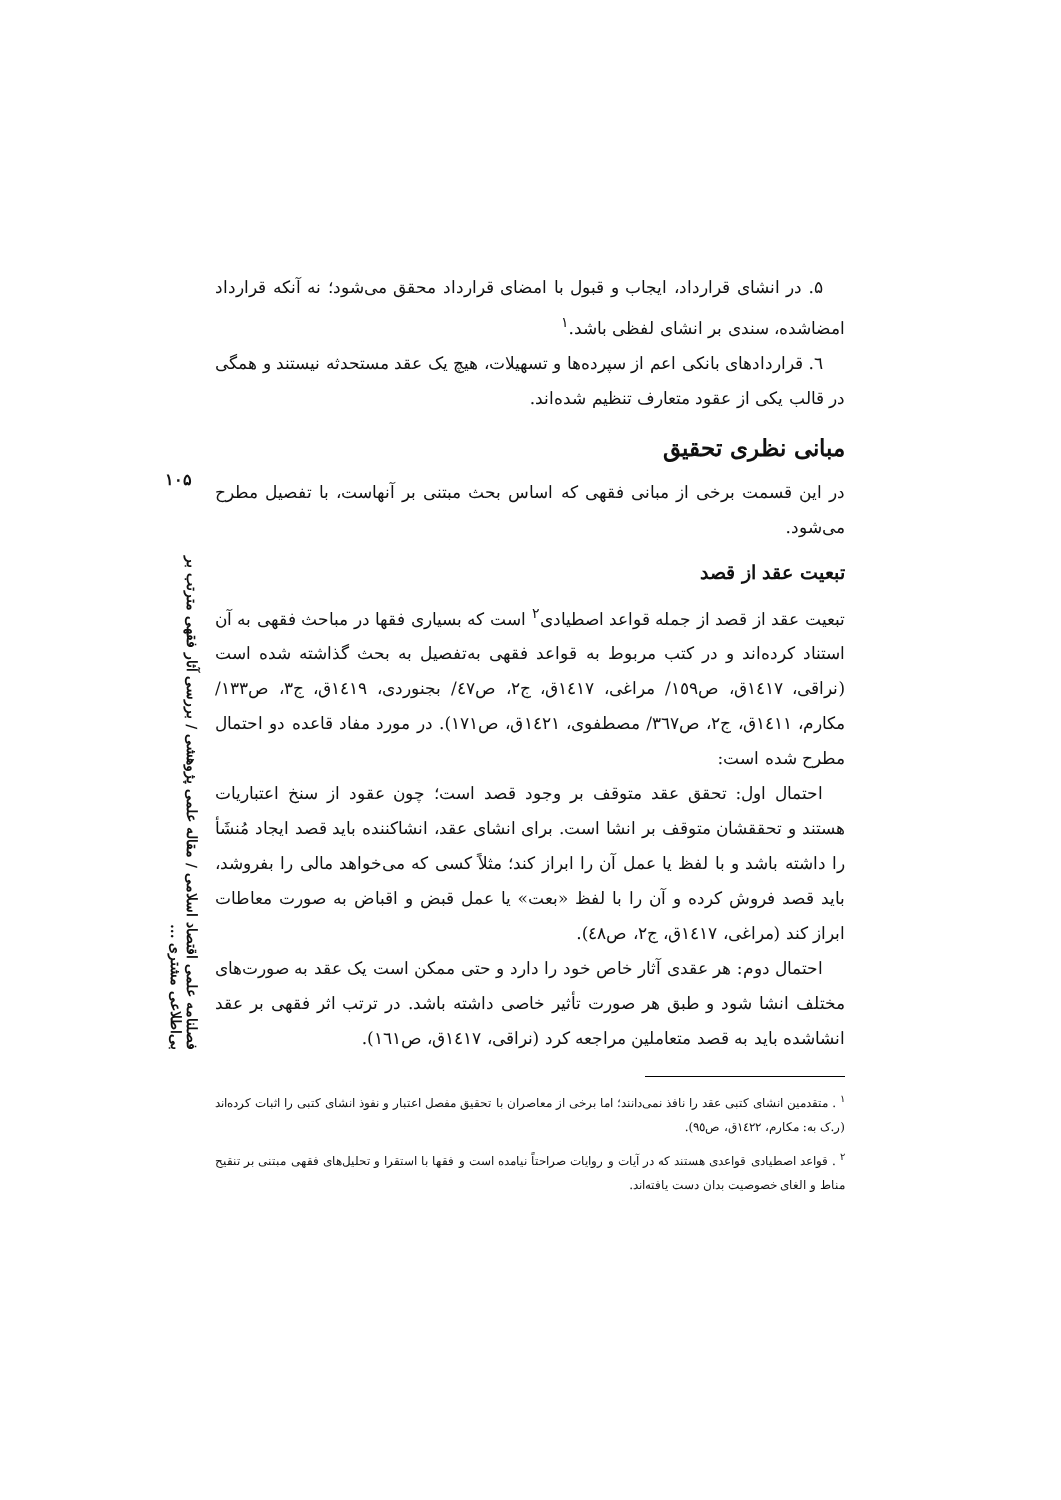۵. در انشای قرارداد، ایجاب و قبول با امضای قرارداد محقق می‌شود؛ نه آنکه قرارداد امضاشده، سندی بر انشای لفظی باشد.<sup>۱</sup>
٦. قراردادهای بانکی اعم از سپرده‌ها و تسهیلات، هیچ یک عقد مستحدثه نیستند و همگی در قالب یکی از عقود متعارف تنظیم شده‌اند.
مبانی نظری تحقیق
در این قسمت برخی از مبانی فقهی که اساس بحث مبتنی بر آنهاست، با تفصیل مطرح می‌شود.
تبعیت عقد از قصد
تبعیت عقد از قصد از جمله قواعد اصطیادی<sup>۲</sup> است که بسیاری فقها در مباحث فقهی به آن استناد کرده‌اند و در کتب مربوط به قواعد فقهی به‌تفصیل به بحث گذاشته شده است (نراقی، ١٤١٧ق، ص١٥٩/ مراغی، ١٤١٧ق، ج٢، ص٤٧/ بجنوردی، ١٤١٩ق، ج٣، ص١٣٣/ مکارم، ١٤١١ق، ج٢، ص٣٦٧/ مصطفوی، ١٤٢١ق، ص١٧١). در مورد مفاد قاعده دو احتمال مطرح شده است:
احتمال اول: تحقق عقد متوقف بر وجود قصد است؛ چون عقود از سنخ اعتباریات هستند و تحققشان متوقف بر انشا است. برای انشای عقد، انشاکننده باید قصد ایجاد مُنشَأ را داشته باشد و با لفظ یا عمل آن را ابراز کند؛ مثلاً کسی که می‌خواهد مالی را بفروشد، باید قصد فروش کرده و آن را با لفظ «بعت» یا عمل قبض و اقباض به صورت معاطات ابراز کند (مراغی، ١٤١٧ق، ج٢، ص٤٨).
احتمال دوم: هر عقدی آثار خاص خود را دارد و حتی ممکن است یک عقد به صورت‌های مختلف انشا شود و طبق هر صورت تأثیر خاصی داشته باشد. در ترتب اثر فقهی بر عقد انشاشده باید به قصد متعاملین مراجعه کرد (نراقی، ١٤١٧ق، ص١٦١).
<sup>۱</sup> . متقدمین انشای کتبی عقد را نافذ نمی‌دانند؛ اما برخی از معاصران با تحقیق مفصل اعتبار و نفوذ انشای کتبی را اثبات کرده‌اند (ر.ک به: مکارم، ١٤٢٢ق، ص٩٥).
<sup>۲</sup> . قواعد اصطیادی قواعدی هستند که در آیات و روایات صراحتاً نیامده است و فقها با استقرا و تحلیل‌های فقهی مبتنی بر تنقیح مناط و الغای خصوصیت بدان دست یافته‌اند.
۱۰۵
فصلنامه علمی اقتصاد اسلامی / مقاله علمی پژوهشی / بررسی آثار فقهی مترتب بر بی‌اطلاعی مشتری ...